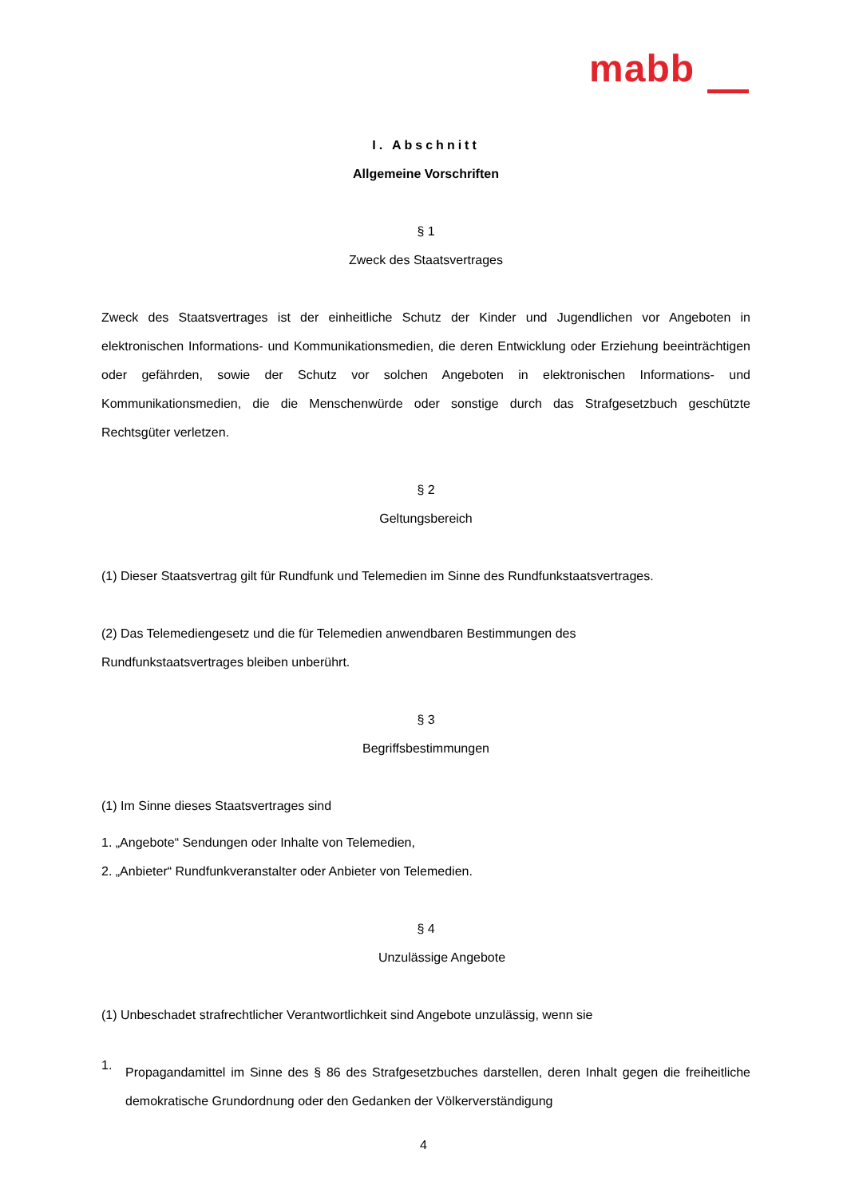mabb
I. Abschnitt
Allgemeine Vorschriften
§ 1
Zweck des Staatsvertrages
Zweck des Staatsvertrages ist der einheitliche Schutz der Kinder und Jugendlichen vor Angeboten in elektronischen Informations- und Kommunikationsmedien, die deren Entwicklung oder Erziehung beeinträchtigen oder gefährden, sowie der Schutz vor solchen Angeboten in elektronischen Informations- und Kommunikationsmedien, die die Menschenwürde oder sonstige durch das Strafgesetzbuch geschützte Rechtsgüter verletzen.
§ 2
Geltungsbereich
(1) Dieser Staatsvertrag gilt für Rundfunk und Telemedien im Sinne des Rundfunkstaatsvertrages.
(2) Das Telemediengesetz und die für Telemedien anwendbaren Bestimmungen des
Rundfunkstaatsvertrages bleiben unberührt.
§ 3
Begriffsbestimmungen
(1) Im Sinne dieses Staatsvertrages sind
1. „Angebote“ Sendungen oder Inhalte von Telemedien,
2. „Anbieter“ Rundfunkveranstalter oder Anbieter von Telemedien.
§ 4
Unzulässige Angebote
(1) Unbeschadet strafrechtlicher Verantwortlichkeit sind Angebote unzulässig, wenn sie
1.
Propagandamittel im Sinne des § 86 des Strafgesetzbuches darstellen, deren Inhalt gegen die freiheitliche demokratische Grundordnung oder den Gedanken der Völkerverständigung
4